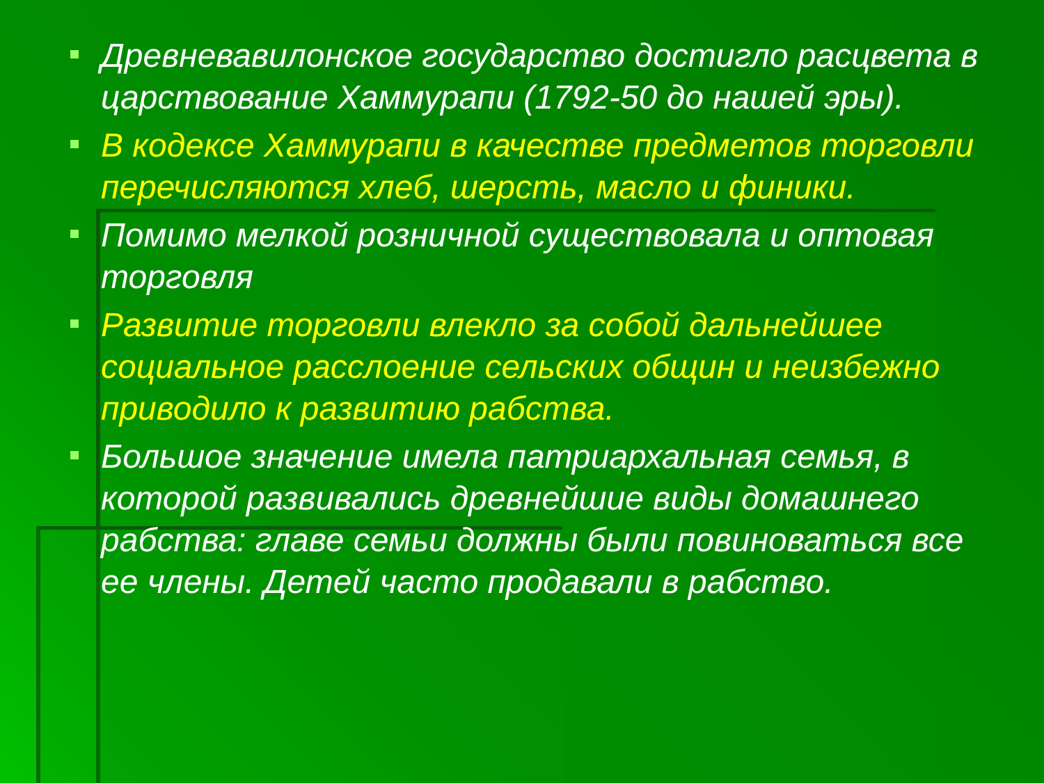Древневавилонское государство достигло расцвета в царствование Хаммурапи (1792-50 до нашей эры).
В кодексе Хаммурапи в качестве предметов торговли перечисляются хлеб, шерсть, масло и финики.
Помимо мелкой розничной существовала и оптовая торговля
Развитие торговли влекло за собой дальнейшее социальное расслоение сельских общин и неизбежно приводило к развитию рабства.
Большое значение имела патриархальная семья, в которой развивались древнейшие виды домашнего рабства: главе семьи должны были повиноваться все ее члены. Детей часто продавали в рабство.